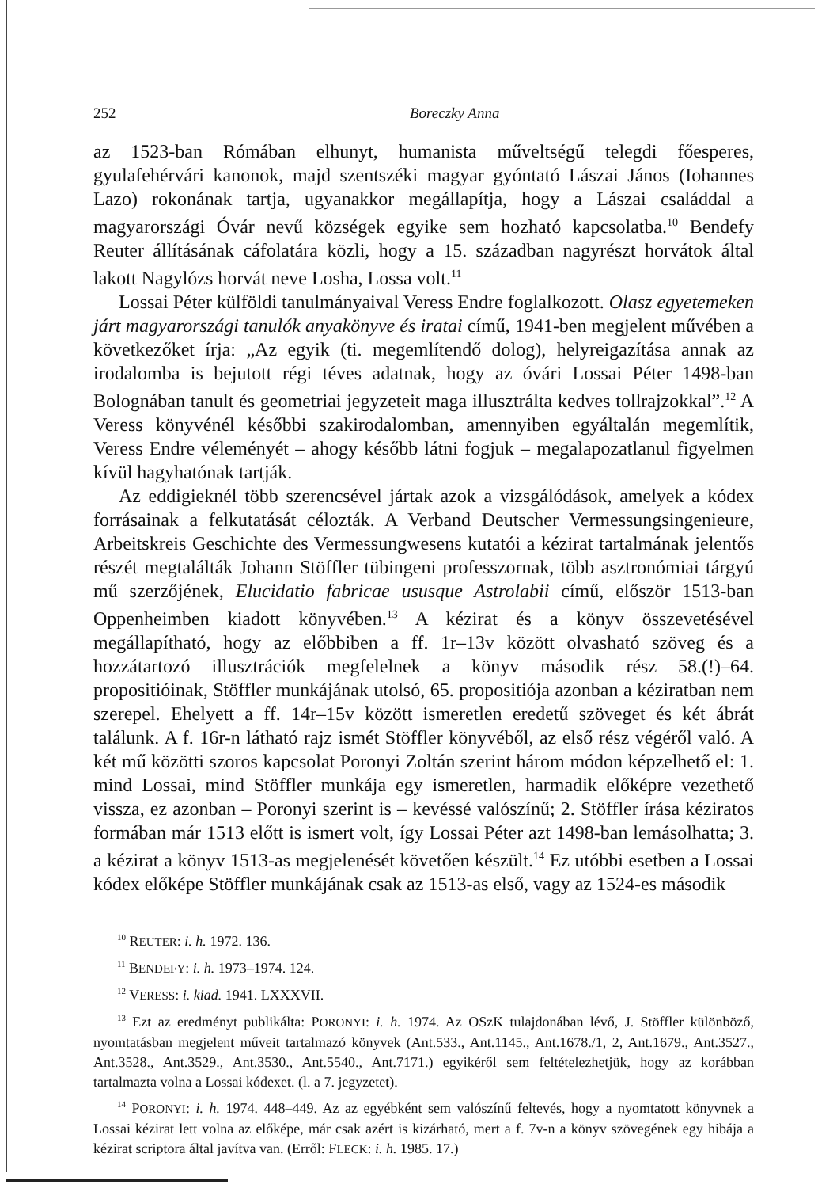252 Boreczky Anna
az 1523-ban Rómában elhunyt, humanista műveltségű telegdi főesperes, gyulafehérvári kanonok, majd szentszéki magyar gyóntató Lászai János (Iohannes Lazo) rokonának tartja, ugyanakkor megállapítja, hogy a Lászai családdal a magyarországi Óvár nevű községek egyike sem hozható kapcsolatba.<sup>10</sup> Bendefy Reuter állításának cáfolatára közli, hogy a 15. században nagyrészt horvátok által lakott Nagylózs horvát neve Losha, Lossa volt.<sup>11</sup>
Lossai Péter külföldi tanulmányaival Veress Endre foglalkozott. Olasz egyetemeken járt magyarországi tanulók anyakönyve és iratai című, 1941-ben megjelent művében a következőket írja: „Az egyik (ti. megemlítendő dolog), helyreigazítása annak az irodalomba is bejutott régi téves adatnak, hogy az óvári Lossai Péter 1498-ban Bolognában tanult és geometriai jegyzeteit maga illusztrálta kedves tollrajzokkal”.<sup>12</sup> A Veress könyvénél későbbi szakirodalomban, amennyiben egyáltalán megemlítik, Veress Endre véleményét – ahogy később látni fogjuk – megalapozatlanul figyelmen kívül hagyhatónak tartják.
Az eddigieknél több szerencsével jártak azok a vizsgálódások, amelyek a kódex forrásainak a felkutatását célozták. A Verband Deutscher Vermessungsingenieure, Arbeitskreis Geschichte des Vermessungwesens kutatói a kézirat tartalmának jelentős részét megtalálták Johann Stöffler tübingeni professzornak, több asztronómiai tárgyú mű szerzőjének, Elucidatio fabricae ususque Astrolabii című, először 1513-ban Oppenheimben kiadott könyvében.<sup>13</sup> A kézirat és a könyv összevetésével megállapítható, hogy az előbbiben a ff. 1r–13v között olvasható szöveg és a hozzátartozó illusztrációk megfelelnek a könyv második rész 58.(!)–64. propositióinak, Stöffler munkájának utolsó, 65. propositiója azonban a kéziratban nem szerepel. Ehelyett a ff. 14r–15v között ismeretlen eredetű szöveget és két ábrát találunk. A f. 16r-n látható rajz ismét Stöffler könyvéből, az első rész végéről való. A két mű közötti szoros kapcsolat Poronyi Zoltán szerint három módon képzelhető el: 1. mind Lossai, mind Stöffler munkája egy ismeretlen, harmadik előképre vezethető vissza, ez azonban – Poronyi szerint is – kevéssé valószínű; 2. Stöffler írása kéziratos formában már 1513 előtt is ismert volt, így Lossai Péter azt 1498-ban lemásolhatta; 3. a kézirat a könyv 1513-as megjelenését követően készült.<sup>14</sup> Ez utóbbi esetben a Lossai kódex előképe Stöffler munkájának csak az 1513-as első, vagy az 1524-es második
<sup>10</sup> REUTER: i. h. 1972. 136.
<sup>11</sup> BENDEFY: i. h. 1973–1974. 124.
<sup>12</sup> VERESS: i. kiad. 1941. LXXXVII.
<sup>13</sup> Ezt az eredményt publikálta: PORONYI: i. h. 1974. Az OSzK tulajdonában lévő, J. Stöffler különböző, nyomtatásban megjelent műveit tartalmazó könyvek (Ant.533., Ant.1145., Ant.1678./1, 2, Ant.1679., Ant.3527., Ant.3528., Ant.3529., Ant.3530., Ant.5540., Ant.7171.) egyikéről sem feltételezhetjük, hogy az korábban tartalmazta volna a Lossai kódexet. (l. a 7. jegyzetet).
<sup>14</sup> PORONYI: i. h. 1974. 448–449. Az az egyébként sem valószínű feltevés, hogy a nyomtatott könyvnek a Lossai kézirat lett volna az előképe, már csak azért is kizárható, mert a f. 7v-n a könyv szövegének egy hibája a kézirat scriptora által javítva van. (Erről: FLECK: i. h. 1985. 17.)